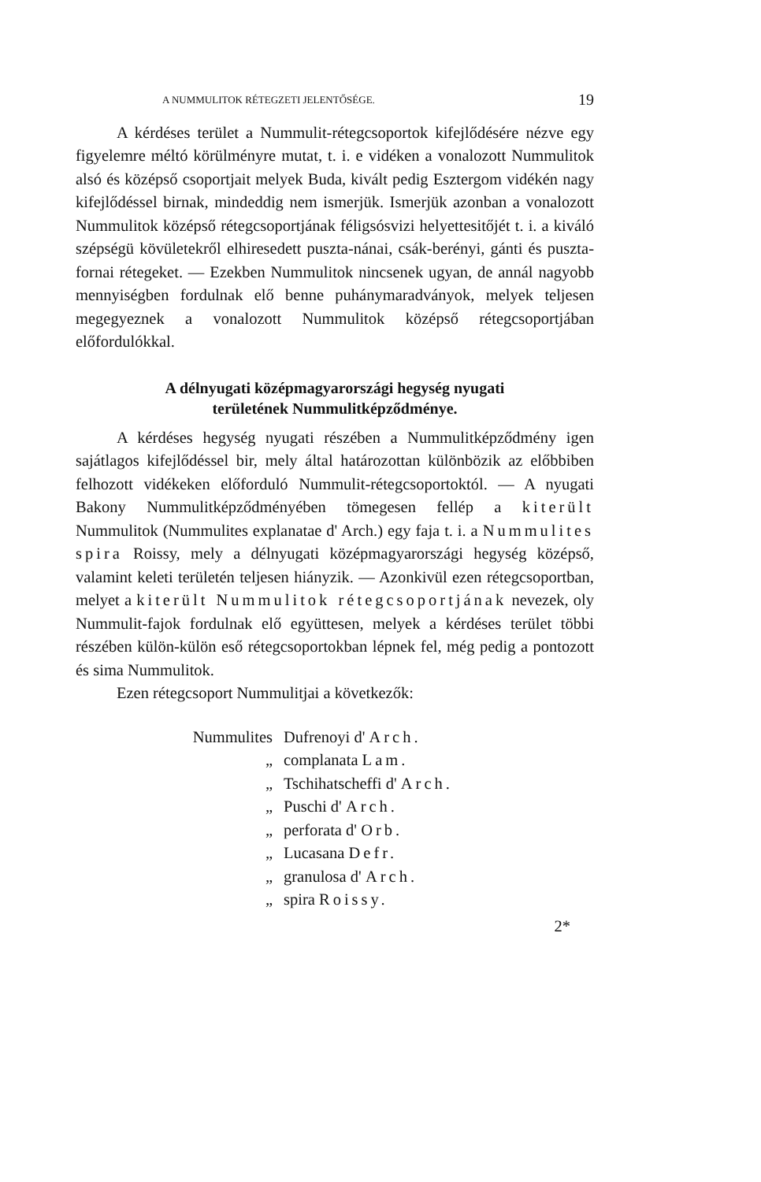A NUMMULITOK RÉTEGZETI JELENTŐSÉGE. 19
A kérdéses terület a Nummulit-rétegcsoportok kifejlődésére nézve egy figyelemre méltó körülményre mutat, t. i. e vidéken a vonalozott Nummulitok alsó és középső csoportjait melyek Buda, kivált pedig Esztergom vidékén nagy kifejlődéssel birnak, mindeddig nem ismerjük. Ismerjük azonban a vonalozott Nummulitok középső rétegcsoportjának féligsósvizi helyettesitőjét t. i. a kiváló szépségü kövületekről elhiresedett puszta-nánai, csák-berényi, gánti és puszta-fornai rétegeket. — Ezekben Nummulitok nincsenek ugyan, de annál nagyobb mennyiségben fordulnak elő benne puhánymaradványok, melyek teljesen megegyeznek a vonalozott Nummulitok középső rétegcsoportjában előfordulókkal.
A délnyugati középmagyarországi hegység nyugati
területének Nummulitképződménye.
A kérdéses hegység nyugati részében a Nummulitképződmény igen sajátlagos kifejlődéssel bir, mely által határozottan különbözik az előbbiben felhozott vidékeken előforduló Nummulit-rétegcsoportoktól. — A nyugati Bakony Nummulitképződményében tömegesen fellép a kiterült Nummulitok (Nummulites explanatae d' Arch.) egy faja t. i. a Nummulites spira Roissy, mely a délnyugati középmagyarországi hegység középső, valamint keleti területén teljesen hiányzik. — Azonkivül ezen rétegcsoportban, melyet a kiterült Nummulitok rétegcsoportjának nevezek, oly Nummulit-fajok fordulnak elő együttesen, melyek a kérdéses terület többi részében külön-külön eső rétegcsoportokban lépnek fel, még pedig a pontozott és sima Nummulitok.
Ezen rétegcsoport Nummulitjai a következők:
Nummulites Dufrenoyi d' Arch.
„ complanata Lam.
„ Tschihatscheffi d' Arch.
„ Puschi d' Arch.
„ perforata d' Orb.
„ Lucasana Defr.
„ granulosa d' Arch.
„ spira Roissy.
2*